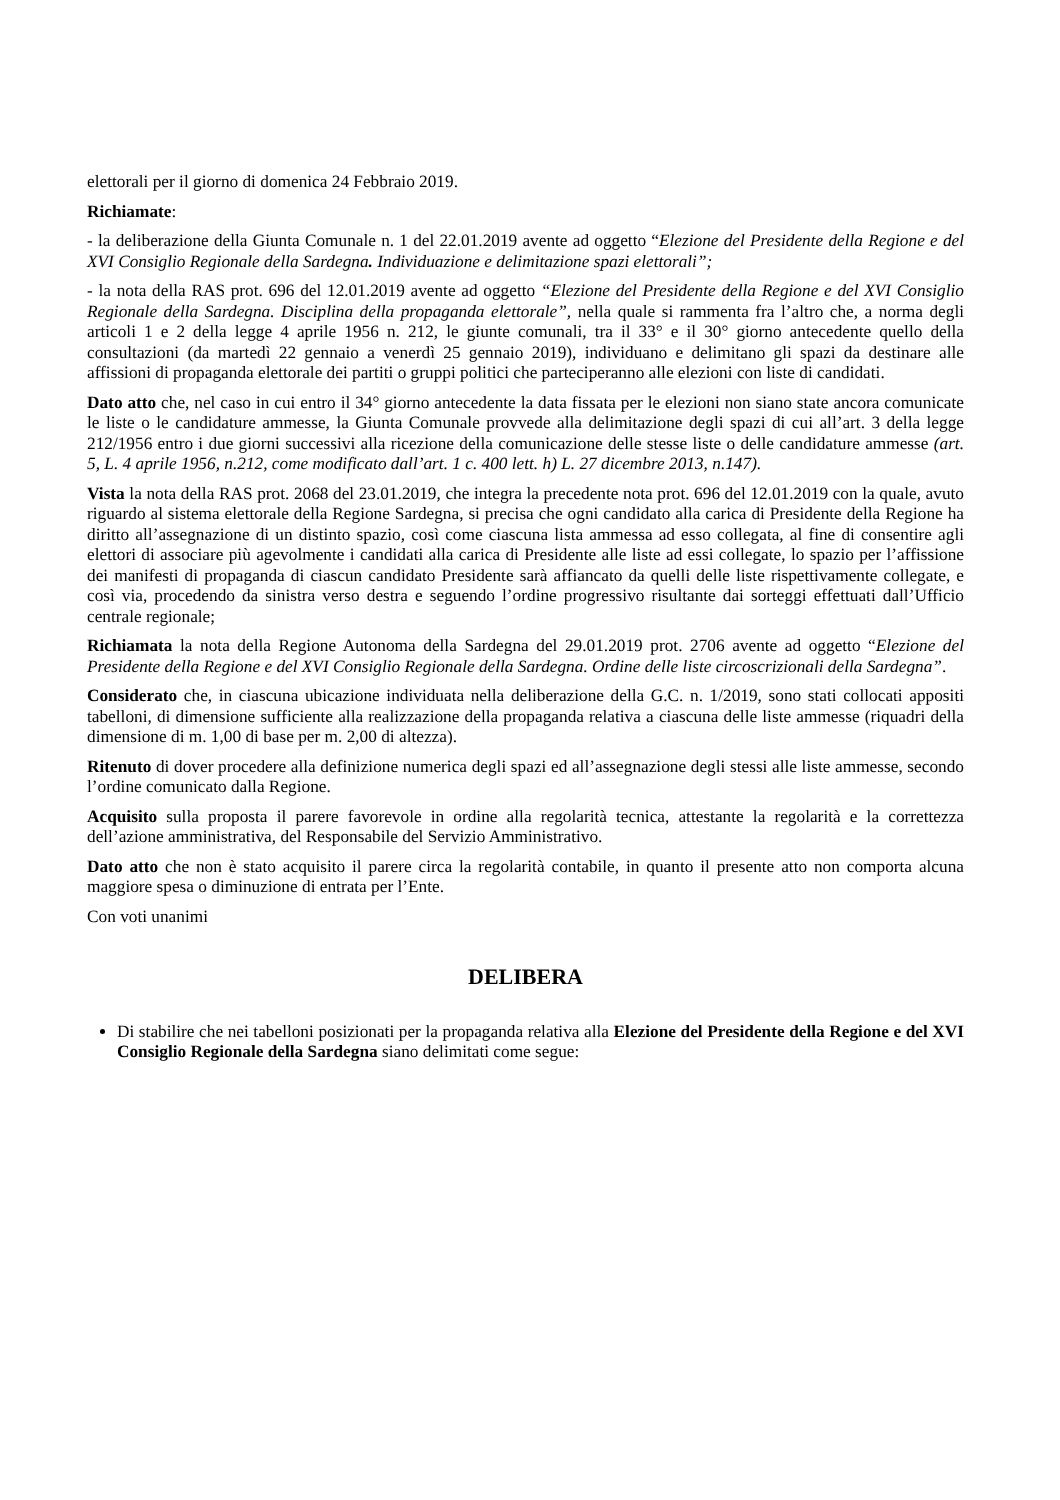elettorali per il giorno di domenica 24 Febbraio 2019.
Richiamate:
- la deliberazione della Giunta Comunale n. 1 del 22.01.2019 avente ad oggetto “Elezione del Presidente della Regione e del XVI Consiglio Regionale della Sardegna. Individuazione e delimitazione spazi elettorali”;
- la nota della RAS prot. 696 del 12.01.2019 avente ad oggetto “Elezione del Presidente della Regione e del XVI Consiglio Regionale della Sardegna. Disciplina della propaganda elettorale”, nella quale si rammenta fra l’altro che, a norma degli articoli 1 e 2 della legge 4 aprile 1956 n. 212, le giunte comunali, tra il 33° e il 30° giorno antecedente quello della consultazioni (da martedì 22 gennaio a venerdì 25 gennaio 2019), individuano e delimitano gli spazi da destinare alle affissioni di propaganda elettorale dei partiti o gruppi politici che parteciperanno alle elezioni con liste di candidati.
Dato atto che, nel caso in cui entro il 34° giorno antecedente la data fissata per le elezioni non siano state ancora comunicate le liste o le candidature ammesse, la Giunta Comunale provvede alla delimitazione degli spazi di cui all’art. 3 della legge 212/1956 entro i due giorni successivi alla ricezione della comunicazione delle stesse liste o delle candidature ammesse (art. 5, L. 4 aprile 1956, n.212, come modificato dall’art. 1 c. 400 lett. h) L. 27 dicembre 2013, n.147).
Vista la nota della RAS prot. 2068 del 23.01.2019, che integra la precedente nota prot. 696 del 12.01.2019 con la quale, avuto riguardo al sistema elettorale della Regione Sardegna, si precisa che ogni candidato alla carica di Presidente della Regione ha diritto all’assegnazione di un distinto spazio, così come ciascuna lista ammessa ad esso collegata, al fine di consentire agli elettori di associare più agevolmente i candidati alla carica di Presidente alle liste ad essi collegate, lo spazio per l’affissione dei manifesti di propaganda di ciascun candidato Presidente sarà affiancato da quelli delle liste rispettivamente collegate, e così via, procedendo da sinistra verso destra e seguendo l’ordine progressivo risultante dai sorteggi effettuati dall’Ufficio centrale regionale;
Richiamata la nota della Regione Autonoma della Sardegna del 29.01.2019 prot. 2706 avente ad oggetto “Elezione del Presidente della Regione e del XVI Consiglio Regionale della Sardegna. Ordine delle liste circoscrizionali della Sardegna”.
Considerato che, in ciascuna ubicazione individuata nella deliberazione della G.C. n. 1/2019, sono stati collocati appositi tabelloni, di dimensione sufficiente alla realizzazione della propaganda relativa a ciascuna delle liste ammesse (riquadri della dimensione di m. 1,00 di base per m. 2,00 di altezza).
Ritenuto di dover procedere alla definizione numerica degli spazi ed all’assegnazione degli stessi alle liste ammesse, secondo l’ordine comunicato dalla Regione.
Acquisito sulla proposta il parere favorevole in ordine alla regolarità tecnica, attestante la regolarità e la correttezza dell’azione amministrativa, del Responsabile del Servizio Amministrativo.
Dato atto che non è stato acquisito il parere circa la regolarità contabile, in quanto il presente atto non comporta alcuna maggiore spesa o diminuzione di entrata per l’Ente.
Con voti unanimi
DELIBERA
Di stabilire che nei tabelloni posizionati per la propaganda relativa alla Elezione del Presidente della Regione e del XVI Consiglio Regionale della Sardegna siano delimitati come segue: